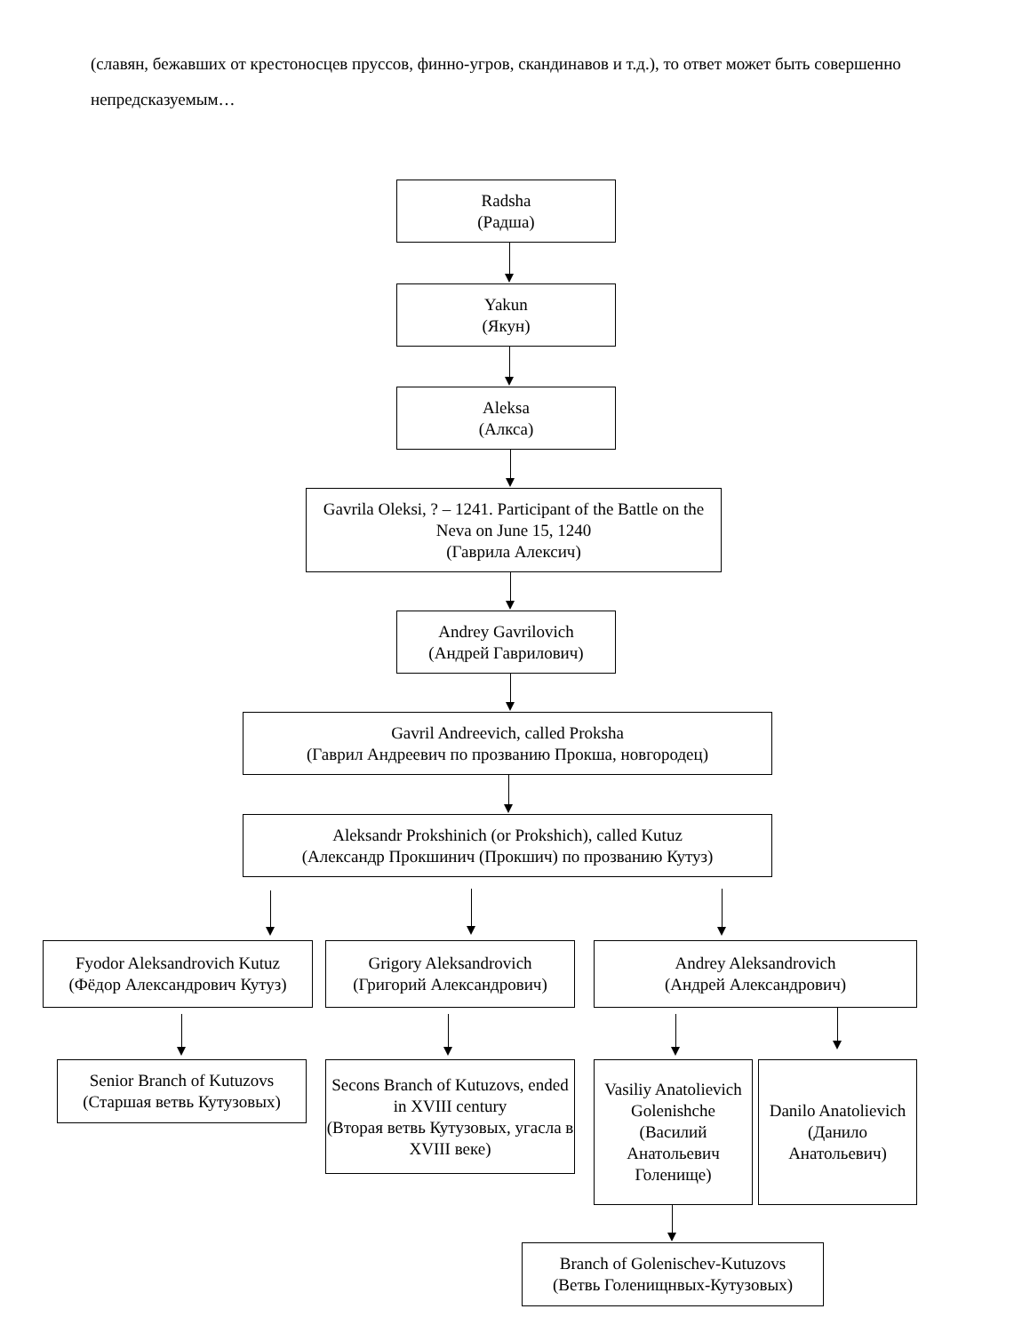(славян, бежавших от крестоносцев пруссов, финно-угров, скандинавов и т.д.), то ответ может быть совершенно непредсказуемым…
Radsha
(Радша)
Yakun
(Якун)
Aleksa
(Алкса)
Gavrila Oleksi, ? – 1241. Participant of the Battle on the Neva on June 15, 1240
(Гаврила Алексич)
Andrey Gavrilovich
(Андрей Гаврилович)
Gavril Andreevich, called Proksha
(Гаврил Андреевич по прозванию Прокша, новгородец)
Aleksandr Prokshinich (or Prokshich), called Kutuz
(Александр Прокшинич (Прокшич) по прозванию Кутуз)
Fyodor Aleksandrovich Kutuz
(Фёдор Александрович Кутуз)
Grigory Aleksandrovich
(Григорий Александрович)
Andrey Aleksandrovich
(Андрей Александрович)
Senior Branch of Kutuzovs
(Старшая ветвь Кутузовых)
Secons Branch of Kutuzovs, ended in XVIII century
(Вторая ветвь Кутузовых, угасла в XVIII веке)
Vasiliy Anatolievich Golenishche
(Василий Анатольевич Голенище)
Danilo Anatolievich
(Данило Анатольевич)
Branch of Golenischev-Kutuzovs
(Ветвь Голенищнвых-Кутузовых)